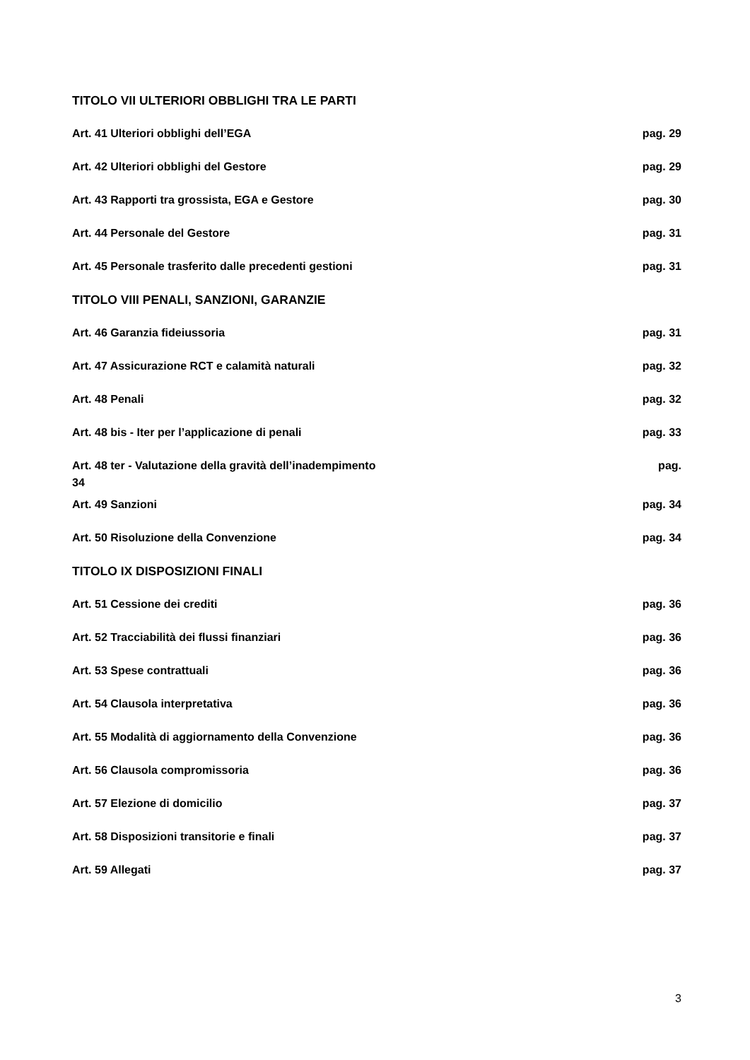TITOLO VII ULTERIORI OBBLIGHI TRA LE PARTI
Art. 41 Ulteriori obblighi dell’EGA pag. 29
Art. 42 Ulteriori obblighi del Gestore pag. 29
Art. 43 Rapporti tra grossista, EGA e Gestore pag. 30
Art. 44 Personale del Gestore pag. 31
Art. 45 Personale trasferito dalle precedenti gestioni pag. 31
TITOLO VIII PENALI, SANZIONI, GARANZIE
Art. 46 Garanzia fideiussoria pag. 31
Art. 47 Assicurazione RCT e calamità naturali pag. 32
Art. 48 Penali pag. 32
Art. 48 bis - Iter per l’applicazione di penali pag. 33
Art. 48 ter - Valutazione della gravità dell’inadempimento pag.
34
Art. 49 Sanzioni pag. 34
Art. 50 Risoluzione della Convenzione pag. 34
TITOLO IX DISPOSIZIONI FINALI
Art. 51 Cessione dei crediti pag. 36
Art. 52 Tracciabilità dei flussi finanziari pag. 36
Art. 53 Spese contrattuali pag. 36
Art. 54 Clausola interpretativa pag. 36
Art. 55 Modalità di aggiornamento della Convenzione pag. 36
Art. 56 Clausola compromissoria pag. 36
Art. 57 Elezione di domicilio pag. 37
Art. 58 Disposizioni transitorie e finali pag. 37
Art. 59 Allegati pag. 37
3